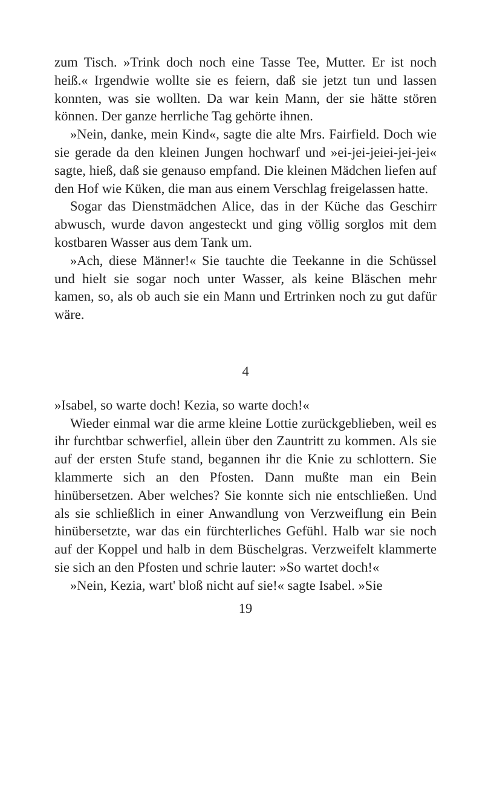zum Tisch. »Trink doch noch eine Tasse Tee, Mutter. Er ist noch heiß.« Irgendwie wollte sie es feiern, daß sie jetzt tun und lassen konnten, was sie wollten. Da war kein Mann, der sie hätte stören können. Der ganze herrliche Tag gehörte ihnen.
»Nein, danke, mein Kind«, sagte die alte Mrs. Fairfield. Doch wie sie gerade da den kleinen Jungen hochwarf und »ei-jei-jeiei-jei-jei« sagte, hieß, daß sie genauso empfand. Die kleinen Mädchen liefen auf den Hof wie Küken, die man aus einem Verschlag freigelassen hatte.
Sogar das Dienstmädchen Alice, das in der Küche das Geschirr abwusch, wurde davon angesteckt und ging völlig sorglos mit dem kostbaren Wasser aus dem Tank um.
»Ach, diese Männer!« Sie tauchte die Teekanne in die Schüssel und hielt sie sogar noch unter Wasser, als keine Bläschen mehr kamen, so, als ob auch sie ein Mann und Ertrinken noch zu gut dafür wäre.
4
»Isabel, so warte doch! Kezia, so warte doch!«
Wieder einmal war die arme kleine Lottie zurückgeblieben, weil es ihr furchtbar schwerfiel, allein über den Zauntritt zu kommen. Als sie auf der ersten Stufe stand, begannen ihr die Knie zu schlottern. Sie klammerte sich an den Pfosten. Dann mußte man ein Bein hinübersetzen. Aber welches? Sie konnte sich nie entschließen. Und als sie schließlich in einer Anwandlung von Verzweiflung ein Bein hinübersetzte, war das ein fürchterliches Gefühl. Halb war sie noch auf der Koppel und halb in dem Büschelgras. Verzweifelt klammerte sie sich an den Pfosten und schrie lauter: »So wartet doch!«
»Nein, Kezia, wart' bloß nicht auf sie!« sagte Isabel. »Sie
19